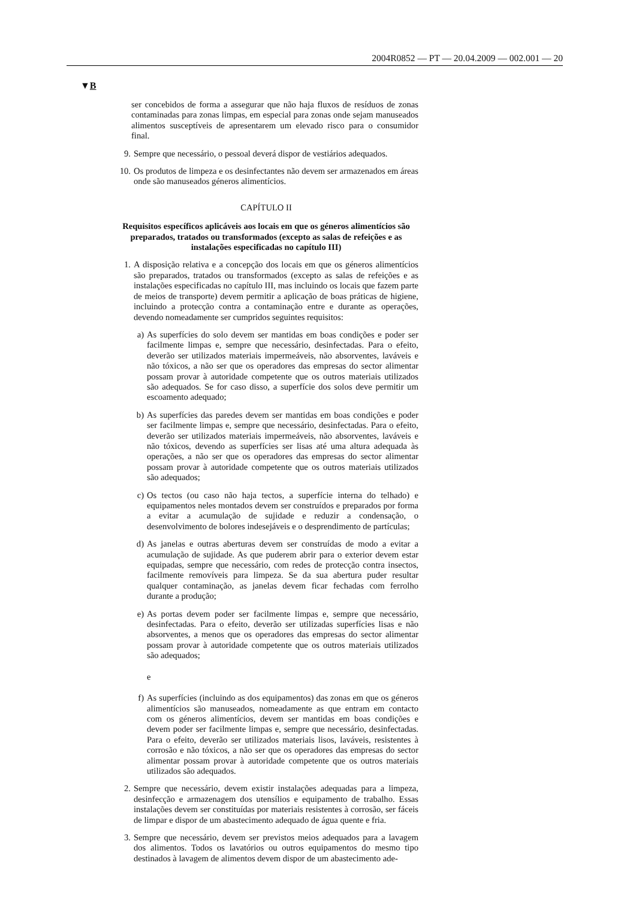2004R0852 — PT — 20.04.2009 — 002.001 — 20
▼B
ser concebidos de forma a assegurar que não haja fluxos de resíduos de zonas contaminadas para zonas limpas, em especial para zonas onde sejam manuseados alimentos susceptíveis de apresentarem um elevado risco para o consumidor final.
9. Sempre que necessário, o pessoal deverá dispor de vestiários adequados.
10. Os produtos de limpeza e os desinfectantes não devem ser armazenados em áreas onde são manuseados géneros alimentícios.
CAPÍTULO II
Requisitos específicos aplicáveis aos locais em que os géneros alimentícios são preparados, tratados ou transformados (excepto as salas de refeições e as instalações especificadas no capítulo III)
1. A disposição relativa e a concepção dos locais em que os géneros alimentícios são preparados, tratados ou transformados (excepto as salas de refeições e as instalações especificadas no capítulo III, mas incluindo os locais que fazem parte de meios de transporte) devem permitir a aplicação de boas práticas de higiene, incluindo a protecção contra a contaminação entre e durante as operações, devendo nomeadamente ser cumpridos seguintes requisitos:
a) As superfícies do solo devem ser mantidas em boas condições e poder ser facilmente limpas e, sempre que necessário, desinfectadas. Para o efeito, deverão ser utilizados materiais impermeáveis, não absorventes, laváveis e não tóxicos, a não ser que os operadores das empresas do sector alimentar possam provar à autoridade competente que os outros materiais utilizados são adequados. Se for caso disso, a superfície dos solos deve permitir um escoamento adequado;
b) As superfícies das paredes devem ser mantidas em boas condições e poder ser facilmente limpas e, sempre que necessário, desinfectadas. Para o efeito, deverão ser utilizados materiais impermeáveis, não absorventes, laváveis e não tóxicos, devendo as superfícies ser lisas até uma altura adequada às operações, a não ser que os operadores das empresas do sector alimentar possam provar à autoridade competente que os outros materiais utilizados são adequados;
c) Os tectos (ou caso não haja tectos, a superfície interna do telhado) e equipamentos neles montados devem ser construídos e preparados por forma a evitar a acumulação de sujidade e reduzir a condensação, o desenvolvimento de bolores indesejáveis e o desprendimento de partículas;
d) As janelas e outras aberturas devem ser construídas de modo a evitar a acumulação de sujidade. As que puderem abrir para o exterior devem estar equipadas, sempre que necessário, com redes de protecção contra insectos, facilmente removíveis para limpeza. Se da sua abertura puder resultar qualquer contaminação, as janelas devem ficar fechadas com ferrolho durante a produção;
e) As portas devem poder ser facilmente limpas e, sempre que necessário, desinfectadas. Para o efeito, deverão ser utilizadas superfícies lisas e não absorventes, a menos que os operadores das empresas do sector alimentar possam provar à autoridade competente que os outros materiais utilizados são adequados;
e
f) As superfícies (incluindo as dos equipamentos) das zonas em que os géneros alimentícios são manuseados, nomeadamente as que entram em contacto com os géneros alimentícios, devem ser mantidas em boas condições e devem poder ser facilmente limpas e, sempre que necessário, desinfectadas. Para o efeito, deverão ser utilizados materiais lisos, laváveis, resistentes à corrosão e não tóxicos, a não ser que os operadores das empresas do sector alimentar possam provar à autoridade competente que os outros materiais utilizados são adequados.
2. Sempre que necessário, devem existir instalações adequadas para a limpeza, desinfecção e armazenagem dos utensílios e equipamento de trabalho. Essas instalações devem ser constituídas por materiais resistentes à corrosão, ser fáceis de limpar e dispor de um abastecimento adequado de água quente e fria.
3. Sempre que necessário, devem ser previstos meios adequados para a lavagem dos alimentos. Todos os lavatórios ou outros equipamentos do mesmo tipo destinados à lavagem de alimentos devem dispor de um abastecimento ade-